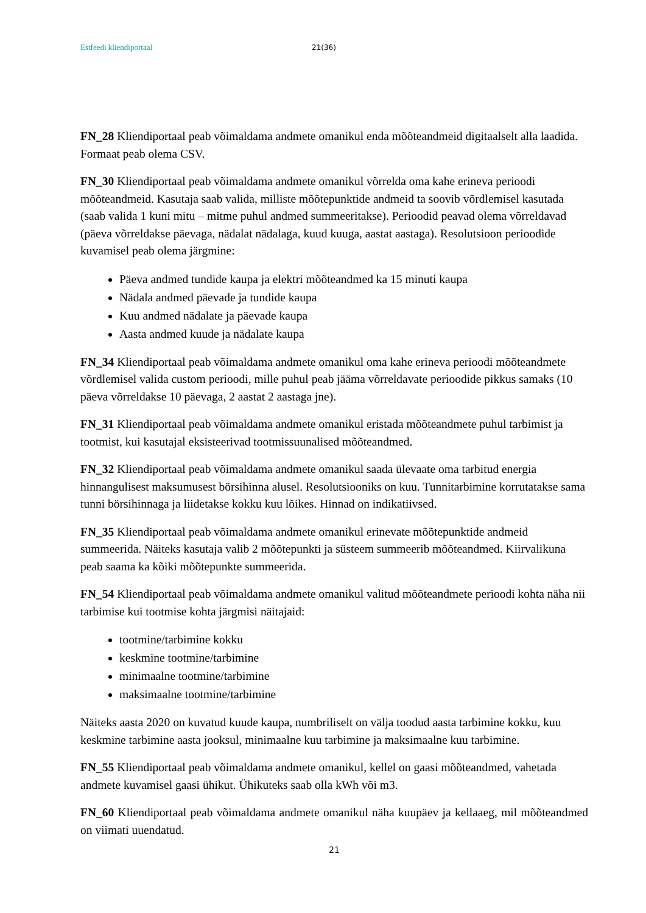Estfeedi kliendiportaal 21(36)
FN_28 Kliendiportaal peab võimaldama andmete omanikul enda mõõteandmeid digitaalselt alla laadida. Formaat peab olema CSV.
FN_30 Kliendiportaal peab võimaldama andmete omanikul võrrelda oma kahe erineva perioodi mõõteandmeid. Kasutaja saab valida, milliste mõõtepunktide andmeid ta soovib võrdlemisel kasutada (saab valida 1 kuni mitu – mitme puhul andmed summeeritakse). Perioodid peavad olema võrreldavad (päeva võrreldakse päevaga, nädalat nädalaga, kuud kuuga, aastat aastaga). Resolutsioon perioodide kuvamisel peab olema järgmine:
Päeva andmed tundide kaupa ja elektri mõõteandmed ka 15 minuti kaupa
Nädala andmed päevade ja tundide kaupa
Kuu andmed nädalate ja päevade kaupa
Aasta andmed kuude ja nädalate kaupa
FN_34 Kliendiportaal peab võimaldama andmete omanikul oma kahe erineva perioodi mõõteandmete võrdlemisel valida custom perioodi, mille puhul peab jääma võrreldavate perioodide pikkus samaks (10 päeva võrreldakse 10 päevaga, 2 aastat 2 aastaga jne).
FN_31 Kliendiportaal peab võimaldama andmete omanikul eristada mõõteandmete puhul tarbimist ja tootmist, kui kasutajal eksisteerivad tootmissuunalised mõõteandmed.
FN_32 Kliendiportaal peab võimaldama andmete omanikul saada ülevaate oma tarbitud energia hinnangulisest maksumusest börsihinna alusel. Resolutsiooniks on kuu. Tunnitarbimine korrutatakse sama tunni börsihinnaga ja liidetakse kokku kuu lõikes. Hinnad on indikatiivsed.
FN_35 Kliendiportaal peab võimaldama andmete omanikul erinevate mõõtepunktide andmeid summeerida. Näiteks kasutaja valib 2 mõõtepunkti ja süsteem summeerib mõõteandmed. Kiirvalikuna peab saama ka kõiki mõõtepunkte summeerida.
FN_54 Kliendiportaal peab võimaldama andmete omanikul valitud mõõteandmete perioodi kohta näha nii tarbimise kui tootmise kohta järgmisi näitajaid:
tootmine/tarbimine kokku
keskmine tootmine/tarbimine
minimaalne tootmine/tarbimine
maksimaalne tootmine/tarbimine
Näiteks aasta 2020 on kuvatud kuude kaupa, numbriliselt on välja toodud aasta tarbimine kokku, kuu keskmine tarbimine aasta jooksul, minimaalne kuu tarbimine ja maksimaalne kuu tarbimine.
FN_55 Kliendiportaal peab võimaldama andmete omanikul, kellel on gaasi mõõteandmed, vahetada andmete kuvamisel gaasi ühikut. Ühikuteks saab olla kWh või m3.
FN_60 Kliendiportaal peab võimaldama andmete omanikul näha kuupäev ja kellaaeg, mil mõõteandmed on viimati uuendatud.
21